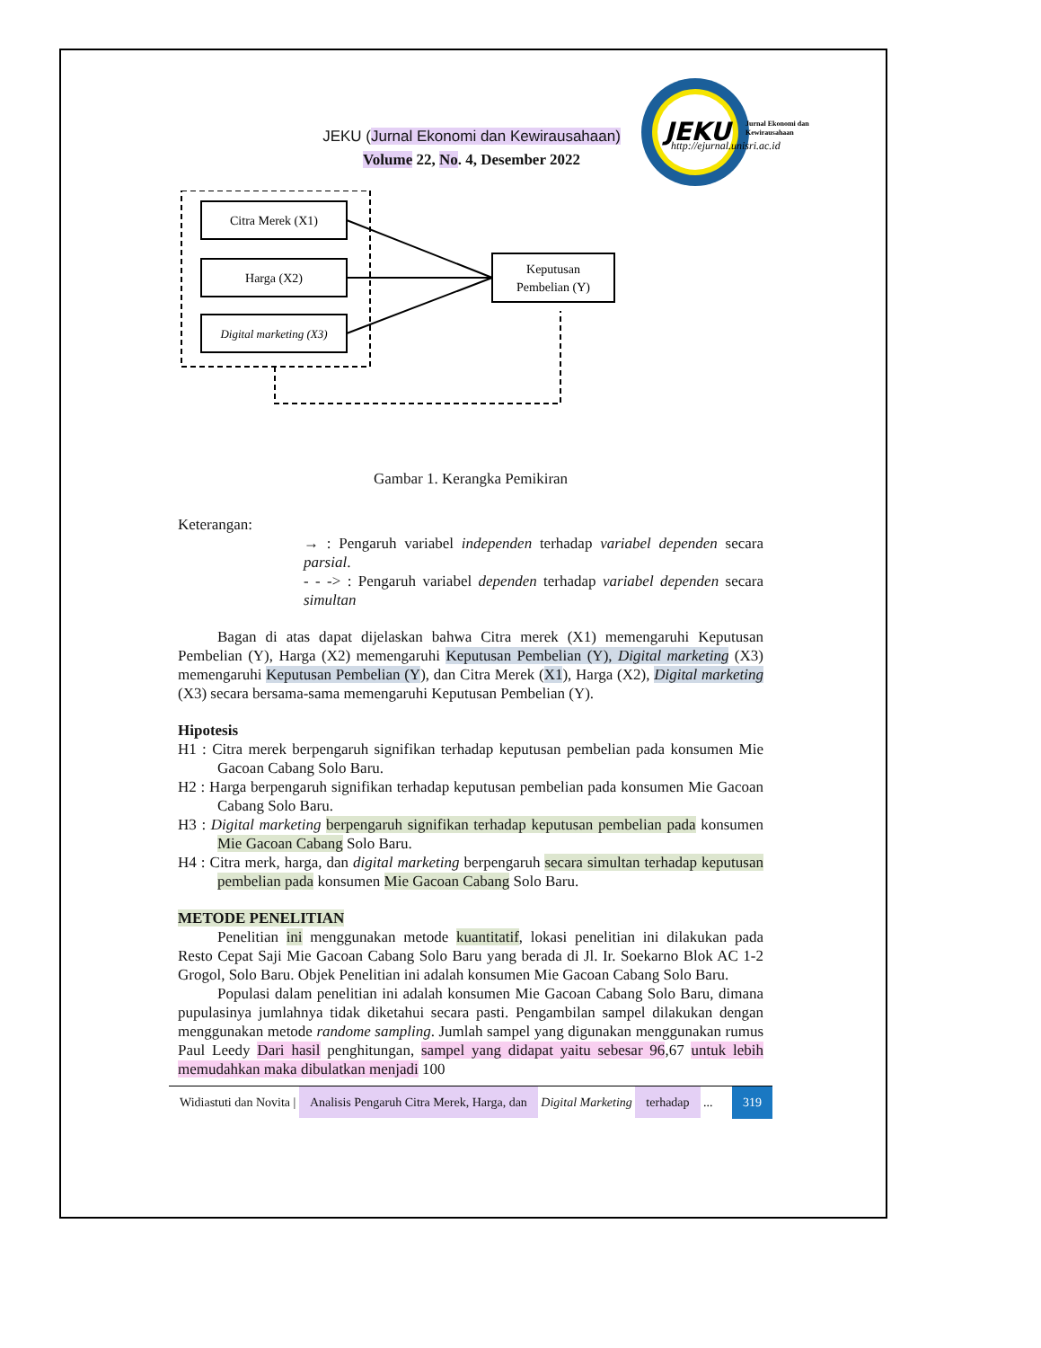JEKU (Jurnal Ekonomi dan Kewirausahaan)
Volume 22, No. 4, Desember 2022
JEKU
Jurnal Ekonomi dan
Kewirausahaan
http://ejurnal.unisri.ac.id
Citra Merek (X1)
Harga (X2)
Digital marketing (X3)
Keputusan
Pembelian (Y)
Gambar 1. Kerangka Pemikiran
Keterangan:
→ : Pengaruh variabel independen terhadap variabel dependen secara parsial.
- - -> : Pengaruh variabel dependen terhadap variabel dependen secara simultan
Bagan di atas dapat dijelaskan bahwa Citra merek (X1) memengaruhi Keputusan Pembelian (Y), Harga (X2) memengaruhi Keputusan Pembelian (Y), Digital marketing (X3) memengaruhi Keputusan Pembelian (Y), dan Citra Merek (X1), Harga (X2), Digital marketing (X3) secara bersama-sama memengaruhi Keputusan Pembelian (Y).
Hipotesis
H1 : Citra merek berpengaruh signifikan terhadap keputusan pembelian pada konsumen Mie Gacoan Cabang Solo Baru.
H2 : Harga berpengaruh signifikan terhadap keputusan pembelian pada konsumen Mie Gacoan Cabang Solo Baru.
H3 : Digital marketing berpengaruh signifikan terhadap keputusan pembelian pada konsumen Mie Gacoan Cabang Solo Baru.
H4 : Citra merk, harga, dan digital marketing berpengaruh secara simultan terhadap keputusan pembelian pada konsumen Mie Gacoan Cabang Solo Baru.
METODE PENELITIAN
Penelitian ini menggunakan metode kuantitatif, lokasi penelitian ini dilakukan pada Resto Cepat Saji Mie Gacoan Cabang Solo Baru yang berada di Jl. Ir. Soekarno Blok AC 1-2 Grogol, Solo Baru. Objek Penelitian ini adalah konsumen Mie Gacoan Cabang Solo Baru.
Populasi dalam penelitian ini adalah konsumen Mie Gacoan Cabang Solo Baru, dimana pupulasinya jumlahnya tidak diketahui secara pasti. Pengambilan sampel dilakukan dengan menggunakan metode randome sampling. Jumlah sampel yang digunakan menggunakan rumus Paul Leedy Dari hasil penghitungan, sampel yang didapat yaitu sebesar 96,67 untuk lebih memudahkan maka dibulatkan menjadi 100
Widiastuti dan Novita | Analisis Pengaruh Citra Merek, Harga, dan Digital Marketing terhadap ... 319